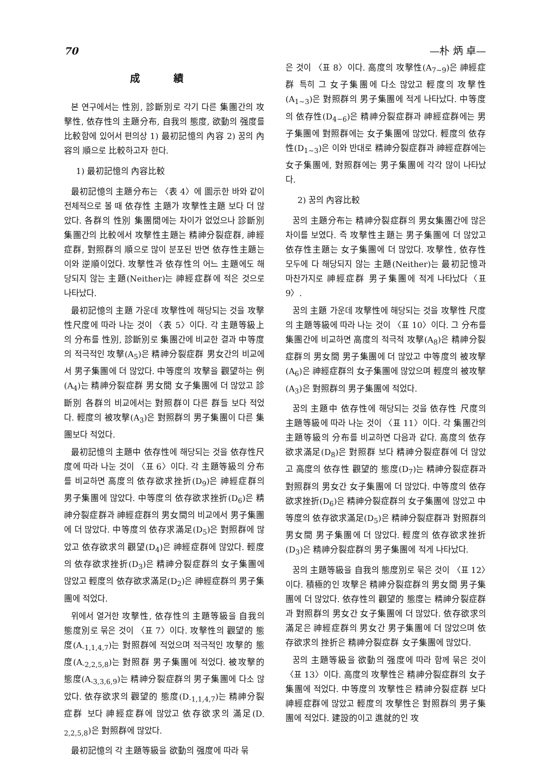70 —朴 炳 卓—
成 績
본 연구에서는 性別, 診斷別로 각기 다른 集團간의 攻擊性, 依存性의 主題分布, 自我의 態度, 欲動의 强度를 比較함에 있어서 편의상 1) 最初記憶의 內容 2) 꿈의 內容의 順으로 比較하고자 한다.
1) 最初記憶의 內容比較
最初記憶의 主題分布는 〈表 4〉에 圖示한 바와 같이 전체적으로 볼 때 依存性 主題가 攻擊性主題 보다 더 많았다. 各群의 性別 集團間에는 차이가 없었으나 診斷別 集團간의 比較에서 攻擊性主題는 精神分裂症群, 神經症群, 對照群의 順으로 많이 분포된 반면 依存性主題는 이와 逆順이었다. 攻擊性과 依存性의 어느 主題에도 해당되지 않는 主題(Neither)는 神經症群에 적은 것으로 나타났다.
最初記憶의 主題 가운데 攻擊性에 해당되는 것을 攻擊性尺度에 따라 나눈 것이 〈表 5〉이다. 각 主題等級上의 分布를 性別, 診斷別로 集團간에 비교한 결과 中等度의 적극적인 攻擊(A<sub>5</sub>)은 精神分裂症群 男女간의 비교에서 男子集團에 더 많았다. 中等度의 攻擊을 觀望하는 例(A<sub>4</sub>)는 精神分裂症群 男女間 女子集團에 더 많았고 診斷別 各群의 비교에서는 對照群이 다른 群들 보다 적었다. 輕度의 被攻擊(A<sub>3</sub>)은 對照群의 男子集團이 다른 集團보다 적었다.
最初記憶의 主題中 依存性에 해당되는 것을 依存性尺度에 따라 나눈 것이 〈표 6〉이다. 각 主題等級의 分布를 비교하면 高度의 依存欲求挫折(D<sub>9</sub>)은 神經症群의 男子集團에 많았다. 中等度의 依存欲求挫折(D<sub>6</sub>)은 精神分裂症群과 神經症群의 男女間의 비교에서 男子集團에 더 많았다. 中等度의 依存求滿足(D<sub>5</sub>)은 對照群에 많았고 依存欲求의 觀望(D<sub>4</sub>)은 神經症群에 많았다. 輕度의 依存欲求挫折(D<sub>3</sub>)은 精神分裂症群의 女子集團에 많았고 輕度의 依存欲求滿足(D<sub>2</sub>)은 神經症群의 男子集團에 적었다.
위에서 열거한 攻擊性, 依存性의 主題等級을 自我의 態度別로 묶은 것이 〈표 7〉이다. 攻擊性의 觀望的 態度(A<sub>-1,1,4,7</sub>)는 對照群에 적었으며 적극적인 攻擊的 態度(A<sub>-2,2,5,8</sub>)는 對照群 男子集團에 적었다. 被攻擊的 態度(A<sub>-3,3,6,9</sub>)는 精神分裂症群의 男子集團에 다소 많았다. 依存欲求의 觀望的 態度(D<sub>-1,1,4,7</sub>)는 精神分裂症群 보다 神經症群에 많았고 依存欲求의 滿足(D<sub>-2,2,5,8</sub>)은 對照群에 많았다.
最初記憶의 각 主題等級을 欲動의 强度에 따라 묶
은 것이 〈표 8〉이다. 高度의 攻擊性(A<sub>7∼9</sub>)은 神經症群 특히 그 女子集團에 다소 많았고 輕度의 攻擊性(A<sub>1∼3</sub>)은 對照群의 男子集團에 적게 나타났다. 中等度의 依存性(D<sub>4∼6</sub>)은 精神分裂症群과 神經症群에는 男子集團에 對照群에는 女子集團에 많았다. 輕度의 依存性(D<sub>1∼3</sub>)은 이와 반대로 精神分裂症群과 神經症群에는 女子集團에, 對照群에는 男子集團에 각각 많이 나타났다.
2) 꿈의 內容比較
꿈의 主題分布는 精神分裂症群의 男女集團간에 많은 차이를 보였다. 즉 攻擊性主題는 男子集團에 더 많았고 依存性主題는 女子集團에 더 많았다. 攻擊性, 依存性 모두에 다 해당되지 않는 主題(Neither)는 最初記憶과 마찬가지로 神經症群 男子集團에 적게 나타났다〈표 9〉.
꿈의 主題 가운데 攻擊性에 해당되는 것을 攻擊性 尺度의 主題等級에 따라 나눈 것이 〈표 10〉이다. 그 分布를 集團간에 비교하면 高度의 적극적 攻擊(A<sub>8</sub>)은 精神分裂症群의 男女間 男子集團에 더 많았고 中等度의 被攻擊(A<sub>6</sub>)은 神經症群의 女子集團에 많았으며 輕度의 被攻擊(A<sub>3</sub>)은 對照群의 男子集團에 적었다.
꿈의 主題中 依存性에 해당되는 것을 依存性 尺度의 主題等級에 따라 나눈 것이 〈표 11〉이다. 각 集團간의 主題等級의 分布를 비교하면 다음과 같다. 高度의 依存欲求滿足(D<sub>8</sub>)은 對照群 보다 精神分裂症群에 더 많았고 高度의 依存性 觀望的 態度(D<sub>7</sub>)는 精神分裂症群과 對照群의 男女간 女子集團에 더 많았다. 中等度의 依存欲求挫折(D<sub>6</sub>)은 精神分裂症群의 女子集團에 많았고 中等度의 依存欲求滿足(D<sub>5</sub>)은 精神分裂症群과 對照群의 男女間 男子集團에 더 많았다. 輕度의 依存欲求挫折(D<sub>3</sub>)은 精神分裂症群의 男子集團에 적게 나타났다.
꿈의 主題等級을 自我의 態度別로 묶은 것이 〈표 12〉이다. 積極的인 攻擊은 精神分裂症群의 男女間 男子集團에 더 많았다. 依存性의 觀望的 態度는 精神分裂症群과 對照群의 男女간 女子集團에 더 많았다. 依存欲求의 滿足은 神經症群의 男女간 男子集團에 더 많았으며 依存欲求의 挫折은 精神分裂症群 女子集團에 많았다.
꿈의 主題等級을 欲動의 强度에 따라 함께 묶은 것이 〈표 13〉이다. 高度의 攻擊性은 精神分裂症群의 女子集團에 적었다. 中等度의 攻擊性은 精神分裂症群 보다 神經症群에 많았고 輕度의 攻擊性은 對照群의 男子集團에 적었다. 建設的이고 進就的인 攻